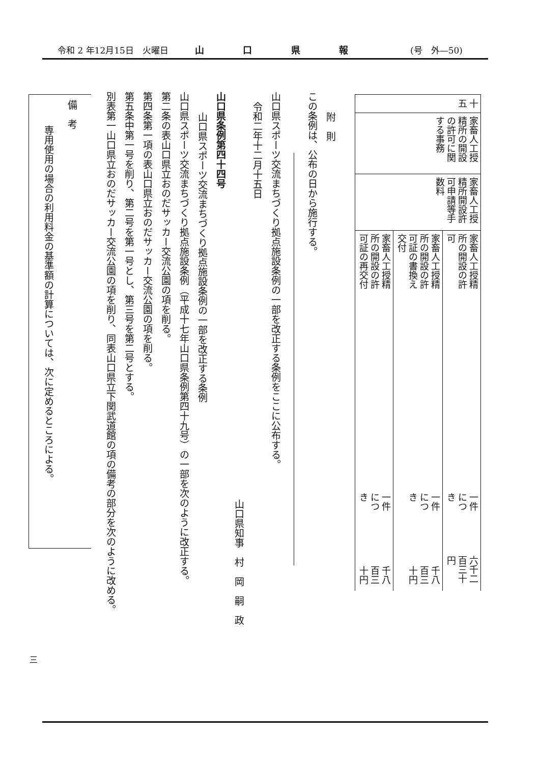令和 2 年12月15日　火曜日 山 口 県 報 (号　外—50)
| 十五 | 家畜人工授精所の開設の許可に関する事務 | 家畜人工授精所開設許可申請等手数料 | 家畜人工授精所の開設の許可 | 一件につき | 六千二百三十円 |
| | | | 家畜人工授精所の開設の許可証の書換え交付 | 一件につき | 千八百三十円 |
| | | | 家畜人工授精所の開設の許可証の再交付 | 一件につき | 千八百三十円 |
附　則
この条例は、公布の日から施行する。
山口県スポーツ交流まちづくり拠点施設条例の一部を改正する条例をここに公布する。
令和二年十二月十五日
山口県知事　村　岡　嗣　政
山口県条例第四十四号
山口県スポーツ交流まちづくり拠点施設条例の一部を改正する条例
山口県スポーツ交流まちづくり拠点施設条例（平成十七年山口県条例第四十九号）の一部を次のように改正する。
第二条の表山口県立おのだサッカー交流公園の項を削る。
第四条第一項の表山口県立おのだサッカー交流公園の項を削る。
第五条中第一号を削り、第二号を第一号とし、第三号を第二号とする。
別表第一山口県立おのだサッカー交流公園の項を削り、同表山口県立下関武道館の項の備考の部分を次のように改める。
備　考
専用使用の場合の利用料金の基準額の計算については、次に定めるところによる。
三